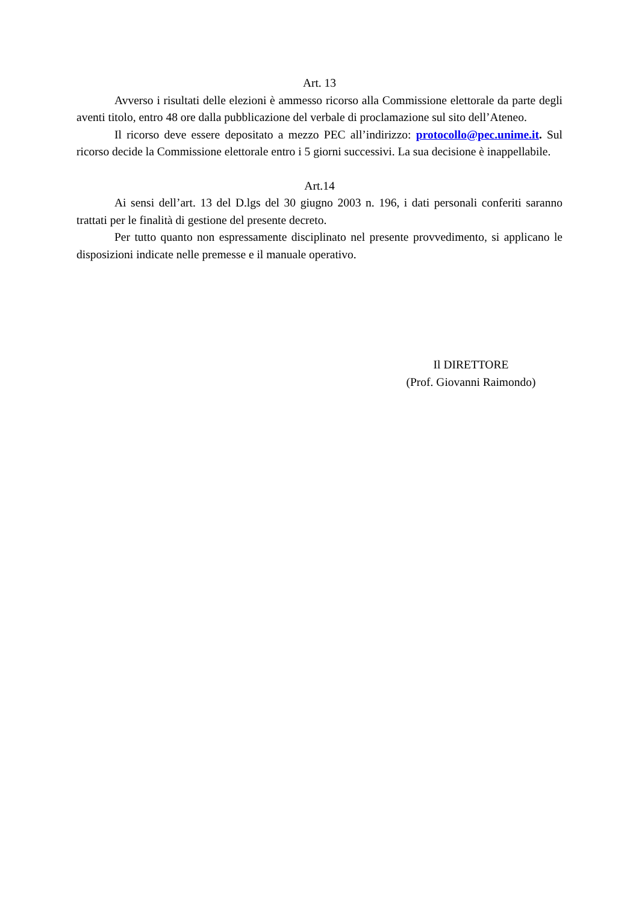Art. 13
Avverso i risultati delle elezioni è ammesso ricorso alla Commissione elettorale da parte degli aventi titolo, entro 48 ore dalla pubblicazione del verbale di proclamazione sul sito dell’Ateneo.
Il ricorso deve essere depositato a mezzo PEC all’indirizzo: protocollo@pec.unime.it. Sul ricorso decide la Commissione elettorale entro i 5 giorni successivi. La sua decisione è inappellabile.
Art.14
Ai sensi dell’art. 13 del D.lgs del 30 giugno 2003 n. 196, i dati personali conferiti saranno trattati per le finalità di gestione del presente decreto.
Per tutto quanto non espressamente disciplinato nel presente provvedimento, si applicano le disposizioni indicate nelle premesse e il manuale operativo.
Il DIRETTORE
(Prof. Giovanni Raimondo)